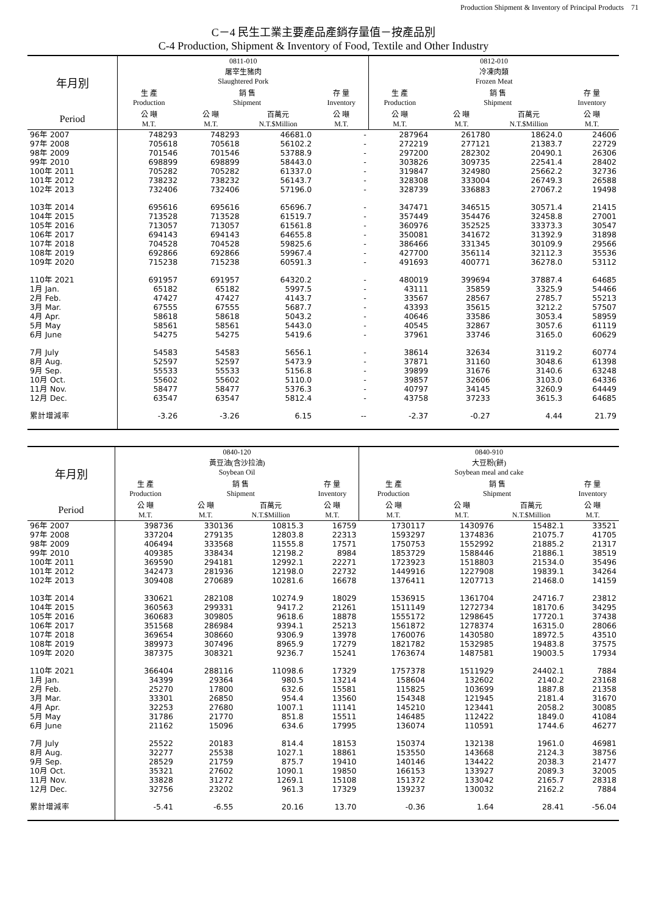Production Shipment & Inventory of Principal Products　71
C－4 民生工業主要產品產銷存量值－按產品別
C-4 Production, Shipment & Inventory of Food, Textile and Other Industry
| 年月別 | 0811-010 屠宰生豬肉 Slaughtered Pork | | | | 0812-010 冷凍肉類 Frozen Meat | | | |
| --- | --- | --- | --- | --- | --- | --- | --- | --- |
| | 生 產 Production | 銷 售 Shipment | | 存 量 Inventory | 生 產 Production | 銷 售 Shipment | | 存 量 Inventory |
| Period | 公 噸 M.T. | 公 噸 M.T. | 百萬元 N.T.$Million | 公 噸 M.T. | 公 噸 M.T. | 公 噸 M.T. | 百萬元 N.T.$Million | 公 噸 M.T. |
| 96年 2007 | 748293 | 748293 | 46681.0 | - | 287964 | 261780 | 18624.0 | 24606 |
| 97年 2008 | 705618 | 705618 | 56102.2 | - | 272219 | 277121 | 21383.7 | 22729 |
| 98年 2009 | 701546 | 701546 | 53788.9 | - | 297200 | 282302 | 20490.1 | 26306 |
| 99年 2010 | 698899 | 698899 | 58443.0 | - | 303826 | 309735 | 22541.4 | 28402 |
| 100年 2011 | 705282 | 705282 | 61337.0 | - | 319847 | 324980 | 25662.2 | 32736 |
| 101年 2012 | 738232 | 738232 | 56143.7 | - | 328308 | 333004 | 26749.3 | 26588 |
| 102年 2013 | 732406 | 732406 | 57196.0 | - | 328739 | 336883 | 27067.2 | 19498 |
| 103年 2014 | 695616 | 695616 | 65696.7 | - | 347471 | 346515 | 30571.4 | 21415 |
| 104年 2015 | 713528 | 713528 | 61519.7 | - | 357449 | 354476 | 32458.8 | 27001 |
| 105年 2016 | 713057 | 713057 | 61561.8 | - | 360976 | 352525 | 33373.3 | 30547 |
| 106年 2017 | 694143 | 694143 | 64655.8 | - | 350081 | 341672 | 31392.9 | 31898 |
| 107年 2018 | 704528 | 704528 | 59825.6 | - | 386466 | 331345 | 30109.9 | 29566 |
| 108年 2019 | 692866 | 692866 | 59967.4 | - | 427700 | 356114 | 32112.3 | 35536 |
| 109年 2020 | 715238 | 715238 | 60591.3 | - | 491693 | 400771 | 36278.0 | 53112 |
| 110年 2021 | 691957 | 691957 | 64320.2 | - | 480019 | 399694 | 37887.4 | 64685 |
| 1月 Jan. | 65182 | 65182 | 5997.5 | - | 43111 | 35859 | 3325.9 | 54466 |
| 2月 Feb. | 47427 | 47427 | 4143.7 | - | 33567 | 28567 | 2785.7 | 55213 |
| 3月 Mar. | 67555 | 67555 | 5687.7 | - | 43393 | 35615 | 3212.2 | 57507 |
| 4月 Apr. | 58618 | 58618 | 5043.2 | - | 40646 | 33586 | 3053.4 | 58959 |
| 5月 May | 58561 | 58561 | 5443.0 | - | 40545 | 32867 | 3057.6 | 61119 |
| 6月 June | 54275 | 54275 | 5419.6 | - | 37961 | 33746 | 3165.0 | 60629 |
| 7月 July | 54583 | 54583 | 5656.1 | - | 38614 | 32634 | 3119.2 | 60774 |
| 8月 Aug. | 52597 | 52597 | 5473.9 | - | 37871 | 31160 | 3048.6 | 61398 |
| 9月 Sep. | 55533 | 55533 | 5156.8 | - | 39899 | 31676 | 3140.6 | 63248 |
| 10月 Oct. | 55602 | 55602 | 5110.0 | - | 39857 | 32606 | 3103.0 | 64336 |
| 11月 Nov. | 58477 | 58477 | 5376.3 | - | 40797 | 34145 | 3260.9 | 64449 |
| 12月 Dec. | 63547 | 63547 | 5812.4 | - | 43758 | 37233 | 3615.3 | 64685 |
| 累計增減率 | -3.26 | -3.26 | 6.15 | -- | -2.37 | -0.27 | 4.44 | 21.79 |
| 年月別 | 0840-120 黃豆油(含沙拉油) Soybean Oil | | | | 0840-910 大豆粉(餅) Soybean meal and cake | | | |
| --- | --- | --- | --- | --- | --- | --- | --- | --- |
| | 生 產 Production | 銷 售 Shipment | | 存 量 Inventory | 生 產 Production | 銷 售 Shipment | | 存 量 Inventory |
| Period | 公 噸 M.T. | 公 噸 M.T. | 百萬元 N.T.$Million | 公 噸 M.T. | 公 噸 M.T. | 公 噸 M.T. | 百萬元 N.T.$Million | 公 噸 M.T. |
| 96年 2007 | 398736 | 330136 | 10815.3 | 16759 | 1730117 | 1430976 | 15482.1 | 33521 |
| 97年 2008 | 337204 | 279135 | 12803.8 | 22313 | 1593297 | 1374836 | 21075.7 | 41705 |
| 98年 2009 | 406494 | 333568 | 11555.8 | 17571 | 1750753 | 1552992 | 21885.2 | 21317 |
| 99年 2010 | 409385 | 338434 | 12198.2 | 8984 | 1853729 | 1588446 | 21886.1 | 38519 |
| 100年 2011 | 369590 | 294181 | 12992.1 | 22271 | 1723923 | 1518803 | 21534.0 | 35496 |
| 101年 2012 | 342473 | 281936 | 12198.0 | 22732 | 1449916 | 1227908 | 19839.1 | 34264 |
| 102年 2013 | 309408 | 270689 | 10281.6 | 16678 | 1376411 | 1207713 | 21468.0 | 14159 |
| 103年 2014 | 330621 | 282108 | 10274.9 | 18029 | 1536915 | 1361704 | 24716.7 | 23812 |
| 104年 2015 | 360563 | 299331 | 9417.2 | 21261 | 1511149 | 1272734 | 18170.6 | 34295 |
| 105年 2016 | 360683 | 309805 | 9618.6 | 18878 | 1555172 | 1298645 | 17720.1 | 37438 |
| 106年 2017 | 351568 | 286984 | 9394.1 | 25213 | 1561872 | 1278374 | 16315.0 | 28066 |
| 107年 2018 | 369654 | 308660 | 9306.9 | 13978 | 1760076 | 1430580 | 18972.5 | 43510 |
| 108年 2019 | 389973 | 307496 | 8965.9 | 17279 | 1821782 | 1532985 | 19483.8 | 37575 |
| 109年 2020 | 387375 | 308321 | 9236.7 | 15241 | 1763674 | 1487581 | 19003.5 | 17934 |
| 110年 2021 | 366404 | 288116 | 11098.6 | 17329 | 1757378 | 1511929 | 24402.1 | 7884 |
| 1月 Jan. | 34399 | 29364 | 980.5 | 13214 | 158604 | 132602 | 2140.2 | 23168 |
| 2月 Feb. | 25270 | 17800 | 632.6 | 15581 | 115825 | 103699 | 1887.8 | 21358 |
| 3月 Mar. | 33301 | 26850 | 954.4 | 13560 | 154348 | 121945 | 2181.4 | 31670 |
| 4月 Apr. | 32253 | 27680 | 1007.1 | 11141 | 145210 | 123441 | 2058.2 | 30085 |
| 5月 May | 31786 | 21770 | 851.8 | 15511 | 146485 | 112422 | 1849.0 | 41084 |
| 6月 June | 21162 | 15096 | 634.6 | 17995 | 136074 | 110591 | 1744.6 | 46277 |
| 7月 July | 25522 | 20183 | 814.4 | 18153 | 150374 | 132138 | 1961.0 | 46981 |
| 8月 Aug. | 32277 | 25538 | 1027.1 | 18861 | 153550 | 143668 | 2124.3 | 38756 |
| 9月 Sep. | 28529 | 21759 | 875.7 | 19410 | 140146 | 134422 | 2038.3 | 21477 |
| 10月 Oct. | 35321 | 27602 | 1090.1 | 19850 | 166153 | 133927 | 2089.3 | 32005 |
| 11月 Nov. | 33828 | 31272 | 1269.1 | 15108 | 151372 | 133042 | 2165.7 | 28318 |
| 12月 Dec. | 32756 | 23202 | 961.3 | 17329 | 139237 | 130032 | 2162.2 | 7884 |
| 累計增減率 | -5.41 | -6.55 | 20.16 | 13.70 | -0.36 | 1.64 | 28.41 | -56.04 |